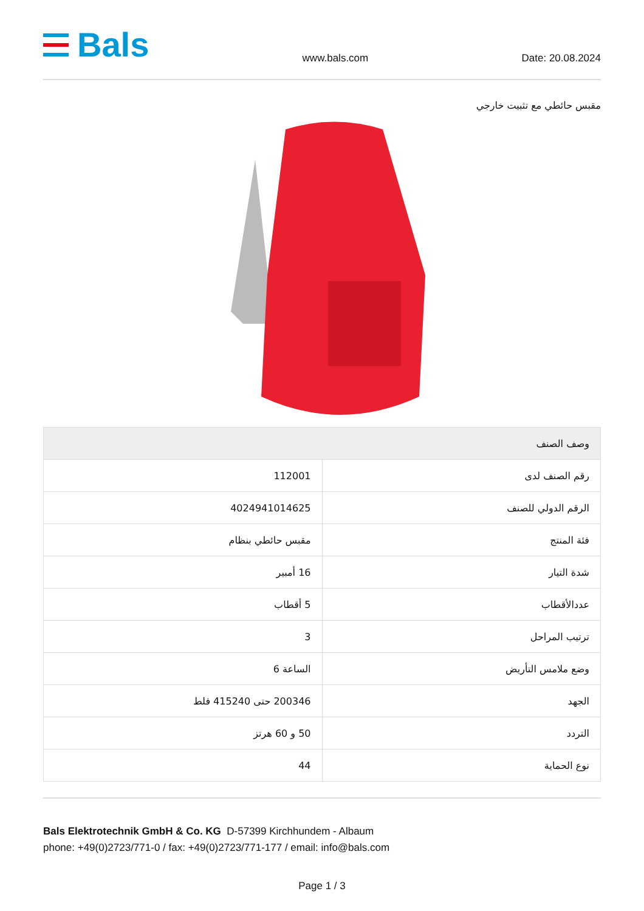Bals
www.bals.com Date: 20.08.2024
مقبس حائطي مع تثبيت خارجي
| وصف الصنف | |
| --- | --- |
| رقم الصنف لدى | 112001 |
| الرقم الدولي للصنف | 4024941014625 |
| فئة المنتج | مقبس حائطي بنظام |
| شدة التيار | 16 أمبير |
| عددالأقطاب | 5 أقطاب |
| ترتيب المراحل | 3 |
| وضع ملامس التأريض | الساعة 6 |
| الجهد | 200346 حتى 415240 فلط |
| التردد | 50 و 60 هرتز |
| نوع الحماية | 44 |
Bals Elektrotechnik GmbH & Co. KG D-57399 Kirchhundem - Albaum
phone: +49(0)2723/771-0 / fax: +49(0)2723/771-177 / email: info@bals.com
Page 1 / 3